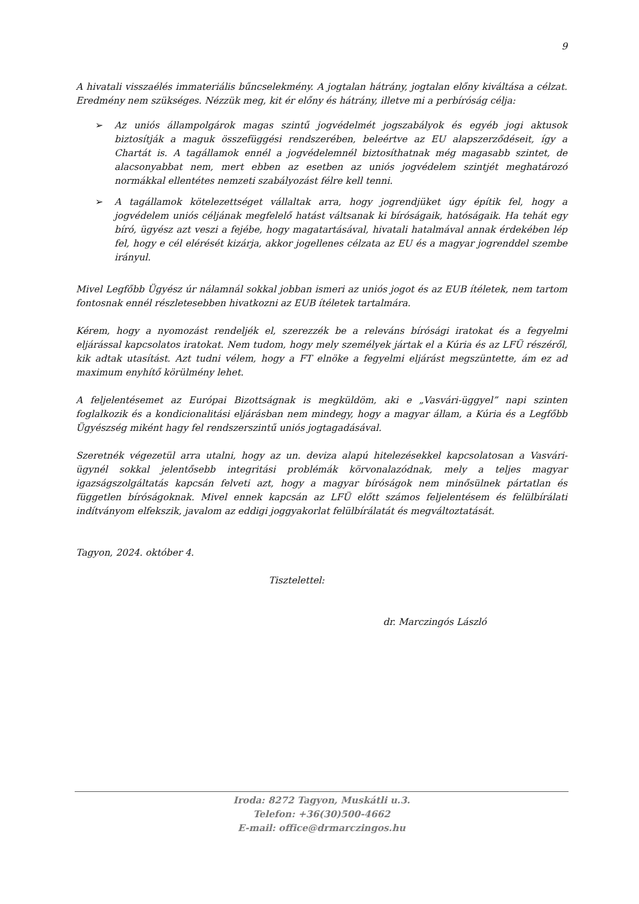9
A hivatali visszaélés immateriális bűncselekmény. A jogtalan hátrány, jogtalan előny kiváltása a célzat. Eredmény nem szükséges. Nézzük meg, kit ér előny és hátrány, illetve mi a perbíróság célja:
➢ Az uniós állampolgárok magas szintű jogvédelmét jogszabályok és egyéb jogi aktusok biztosítják a maguk összefüggési rendszerében, beleértve az EU alapszerződéseit, így a Chartát is. A tagállamok ennél a jogvédelemnél biztosíthatnak még magasabb szintet, de alacsonyabbat nem, mert ebben az esetben az uniós jogvédelem szintjét meghatározó normákkal ellentétes nemzeti szabályozást félre kell tenni.
➢ A tagállamok kötelezettséget vállaltak arra, hogy jogrendjüket úgy építik fel, hogy a jogvédelem uniós céljának megfelelő hatást váltsanak ki bíróságaik, hatóságaik. Ha tehát egy bíró, ügyész azt veszi a fejébe, hogy magatartásával, hivatali hatalmával annak érdekében lép fel, hogy e cél elérését kizárja, akkor jogellenes célzata az EU és a magyar jogrenddel szembe irányul.
Mivel Legfőbb Ügyész úr nálamnál sokkal jobban ismeri az uniós jogot és az EUB ítéletek, nem tartom fontosnak ennél részletesebben hivatkozni az EUB ítéletek tartalmára.
Kérem, hogy a nyomozást rendeljék el, szerezzék be a releváns bírósági iratokat és a fegyelmi eljárással kapcsolatos iratokat. Nem tudom, hogy mely személyek jártak el a Kúria és az LFÜ részéről, kik adtak utasítást. Azt tudni vélem, hogy a FT elnöke a fegyelmi eljárást megszüntette, ám ez ad maximum enyhítő körülmény lehet.
A feljelentésemet az Európai Bizottságnak is megküldöm, aki e „Vasvári-üggyel” napi szinten foglalkozik és a kondicionalitási eljárásban nem mindegy, hogy a magyar állam, a Kúria és a Legfőbb Ügyészség miként hagy fel rendszerszintű uniós jogtagadásával.
Szeretnék végezetül arra utalni, hogy az un. deviza alapú hitelezésekkel kapcsolatosan a Vasvári-ügynél sokkal jelentősebb integritási problémák körvonalazódnak, mely a teljes magyar igazságszolgáltatás kapcsán felveti azt, hogy a magyar bíróságok nem minősülnek pártatlan és független bíróságoknak. Mivel ennek kapcsán az LFÜ előtt számos feljelentésem és felülbírálati indítványom elfekszik, javalom az eddigi joggyakorlat felülbírálatát és megváltoztatását.
Tagyon, 2024. október 4.
Tisztelettel:
dr. Marczingós László
Iroda: 8272 Tagyon, Muskátli u.3.
Telefon: +36(30)500-4662
E-mail: office@drmarczingos.hu